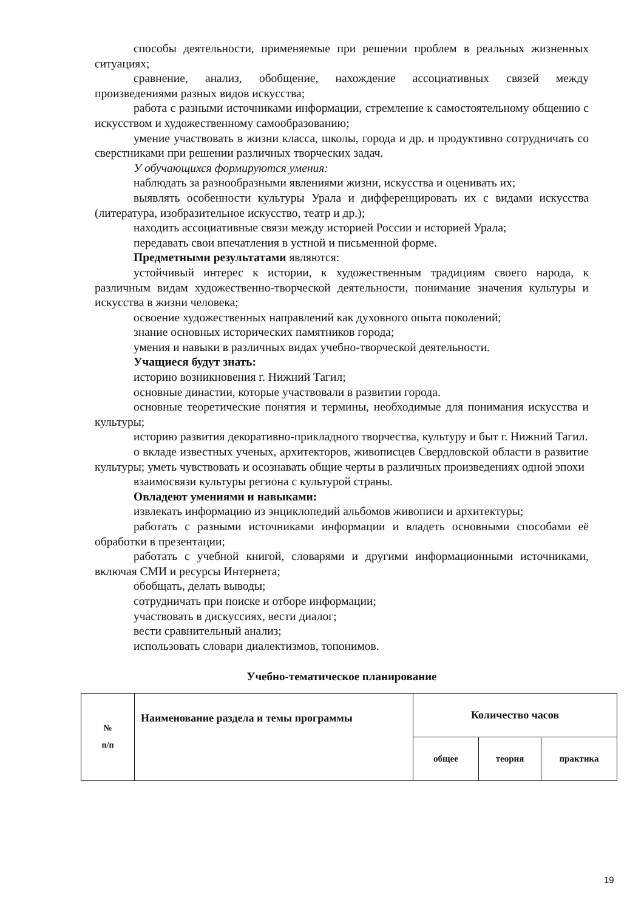способы деятельности, применяемые при решении проблем в реальных жизненных ситуациях;
сравнение, анализ, обобщение, нахождение ассоциативных связей между произведениями разных видов искусства;
работа с разными источниками информации, стремление к самостоятельному общению с искусством и художественному самообразованию;
умение участвовать в жизни класса, школы, города и др. и продуктивно сотрудничать со сверстниками при решении различных творческих задач.
У обучающихся формируются умения:
наблюдать за разнообразными явлениями жизни, искусства и оценивать их;
выявлять особенности культуры Урала и дифференцировать их с видами искусства (литература, изобразительное искусство, театр и др.);
находить ассоциативные связи между историей России и историей Урала;
передавать свои впечатления в устной и письменной форме.
Предметными результатами являются:
устойчивый интерес к истории, к художественным традициям своего народа, к различным видам художественно-творческой деятельности, понимание значения культуры и искусства в жизни человека;
освоение художественных направлений как духовного опыта поколений;
знание основных исторических памятников города;
умения и навыки в различных видах учебно-творческой деятельности.
Учащиеся будут знать:
историю возникновения г. Нижний Тагил;
основные династии, которые участвовали в развитии города.
основные теоретические понятия и термины, необходимые для понимания искусства и культуры;
историю развития декоративно-прикладного творчества, культуру и быт г. Нижний Тагил.
о вкладе известных ученых, архитекторов, живописцев Свердловской области в развитие культуры; уметь чувствовать и осознавать общие черты в различных произведениях одной эпохи
взаимосвязи культуры региона с культурой страны.
Овладеют умениями и навыками:
извлекать информацию из энциклопедий альбомов живописи и архитектуры;
работать с разными источниками информации и владеть основными способами её обработки в презентации;
работать с учебной книгой, словарями и другими информационными источниками, включая СМИ и ресурсы Интернета;
обобщать, делать выводы;
сотрудничать при поиске и отборе информации;
участвовать в дискуссиях, вести диалог;
вести сравнительный анализ;
использовать словари диалектизмов, топонимов.
Учебно-тематическое планирование
| № п/п | Наименование раздела и темы программы | Количество часов | | |
| | | общее | теория | практика |
19